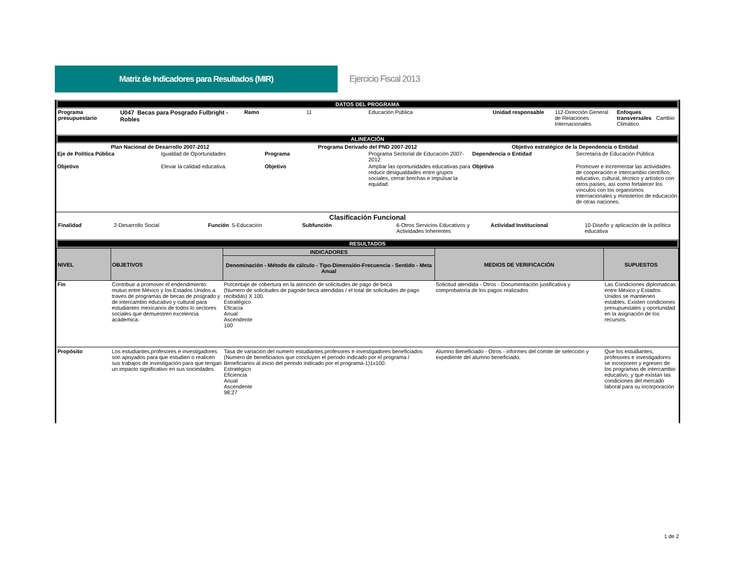Matriz de Indicadores para Resultados (MIR)
Ejercicio Fiscal 2013
| DATOS DEL PROGRAMA | | | | | | | |
| Programa presupuestario | U047 Becas para Posgrado Fulbright - Robles | Ramo | 11 | Educación Pública | Unidad responsable | 112-Dirección General de Relaciones Internacionales | Enfoques transversales Cambio Climático |
| ALINEACIÓN | | | | | | | |
| Plan Nacional de Desarrollo 2007-2012 | | Programa Derivado del PND 2007-2012 | | Objetivo estratégico de la Dependencia o Entidad | |
| Eje de Política Pública | Igualdad de Oportunidades | Programa | Programa Sectorial de Educación 2007-2012 | Dependencia o Entidad | Secretaría de Educación Pública |
| Objetivo | Elevar la calidad educativa. | Objetivo | Ampliar las oportunidades educativas para reducir desigualdades entre grupos sociales, cerrar brechas e impulsar la equidad. | Objetivo | Promover e incrementar las actividades de cooperación e intercambio científico, educativo, cultural, técnico y artístico con otros países, así como fortalecer los vínculos con los organismos internacionales y ministerios de educación de otras naciones. |
| Clasificación Funcional | | | | | |
| Finalidad | 2-Desarrollo Social | Función 5-Educación | Subfunción | 6-Otros Servicios Educativos y Actividades Inherentes | Actividad Institucional | 10-Diseño y aplicación de la política educativa |
| RESULTADOS | | | | | | |
| NIVEL | OBJETIVOS | INDICADORES | MEDIOS DE VERIFICACIÓN | SUPUESTOS |
| --- | --- | --- | --- | --- |
| | | Denominación - Método de cálculo - Tipo-Dimensión-Frecuencia - Sentido - Meta Anual | | |
| Fin | Contribuir a promover el endendimiento mutuo entre México y los Estados Unidos a traves de programas de becas de posgrado y de intercambio educativo y cultural para estudiantes mexicanos de todos lo sectores sociales que demuestren excelencia acádemica. | Porcentaje de cobertura en la atención de solicitudes de pago de beca (Numero de solicitudes de pagode beca atendidas / el total de solicitudes de pago recibidas) X 100. Estratégico Eficacia Anual Ascendente 100 | Solicitud atendida - Otros - Documentación justificativa y comprobatoria de los pagos realizados | Las Condiciones diplomaticas entre México y Estados Unidos se mantienen estables. Existen condiciones presupuestales y oportunidad en la asignación de los recursos. |
| Propósito | Los estudiantes,profesores e investigadores son apoyados para que estudien o realicen sus trabajos de investigación para que tengan un impacto significativo en sus sociedades. | Tasa de variación del numero estudiantes,profesores e investigadores beneficiados (Numero de beneficiarios que concluyen el periodo indicado por el programa / Beneficiarios al inicio del periodo indicado por el programa-1)1x100. Estratégico Eficiencia Anual Ascendente 98.27 | Alumno Beneficiado - Otros - informes del comite de selección y expediente del alumno beneficiado. | Que los estudiantes, profesores e investigadores se incorporen y egresen de los programas de intercambio educativo, y que existan las condiciones del mercado laboral para su incorporación |
1 de 2